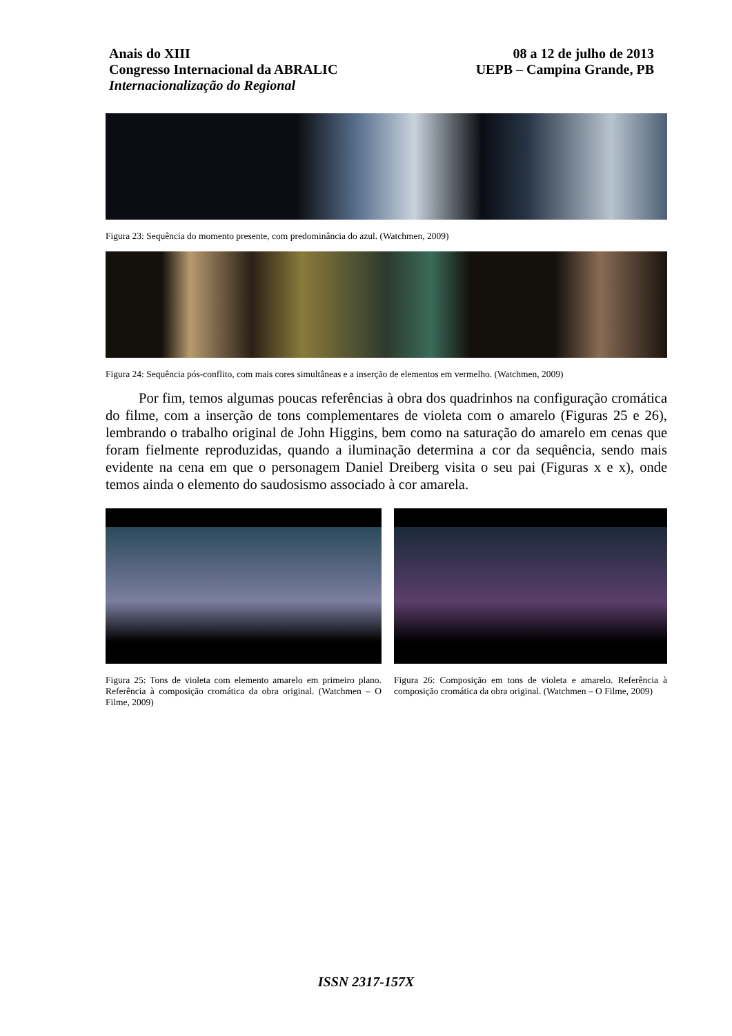Anais do XIII
Congresso Internacional da ABRALIC
Internacionalização do Regional
08 a 12 de julho de 2013
UEPB – Campina Grande, PB
Figura 23: Sequência do momento presente, com predominância do azul. (Watchmen, 2009)
Figura 24: Sequência pós-conflito, com mais cores simultâneas e a inserção de elementos em vermelho. (Watchmen, 2009)
Por fim, temos algumas poucas referências à obra dos quadrinhos na configuração cromática do filme, com a inserção de tons complementares de violeta com o amarelo (Figuras 25 e 26), lembrando o trabalho original de John Higgins, bem como na saturação do amarelo em cenas que foram fielmente reproduzidas, quando a iluminação determina a cor da sequência, sendo mais evidente na cena em que o personagem Daniel Dreiberg visita o seu pai (Figuras x e x), onde temos ainda o elemento do saudosismo associado à cor amarela.
Figura 25: Tons de violeta com elemento amarelo em primeiro plano. Referência à composição cromática da obra original. (Watchmen – O Filme, 2009)
Figura 26: Composição em tons de violeta e amarelo. Referência à composição cromática da obra original. (Watchmen – O Filme, 2009)
ISSN 2317-157X